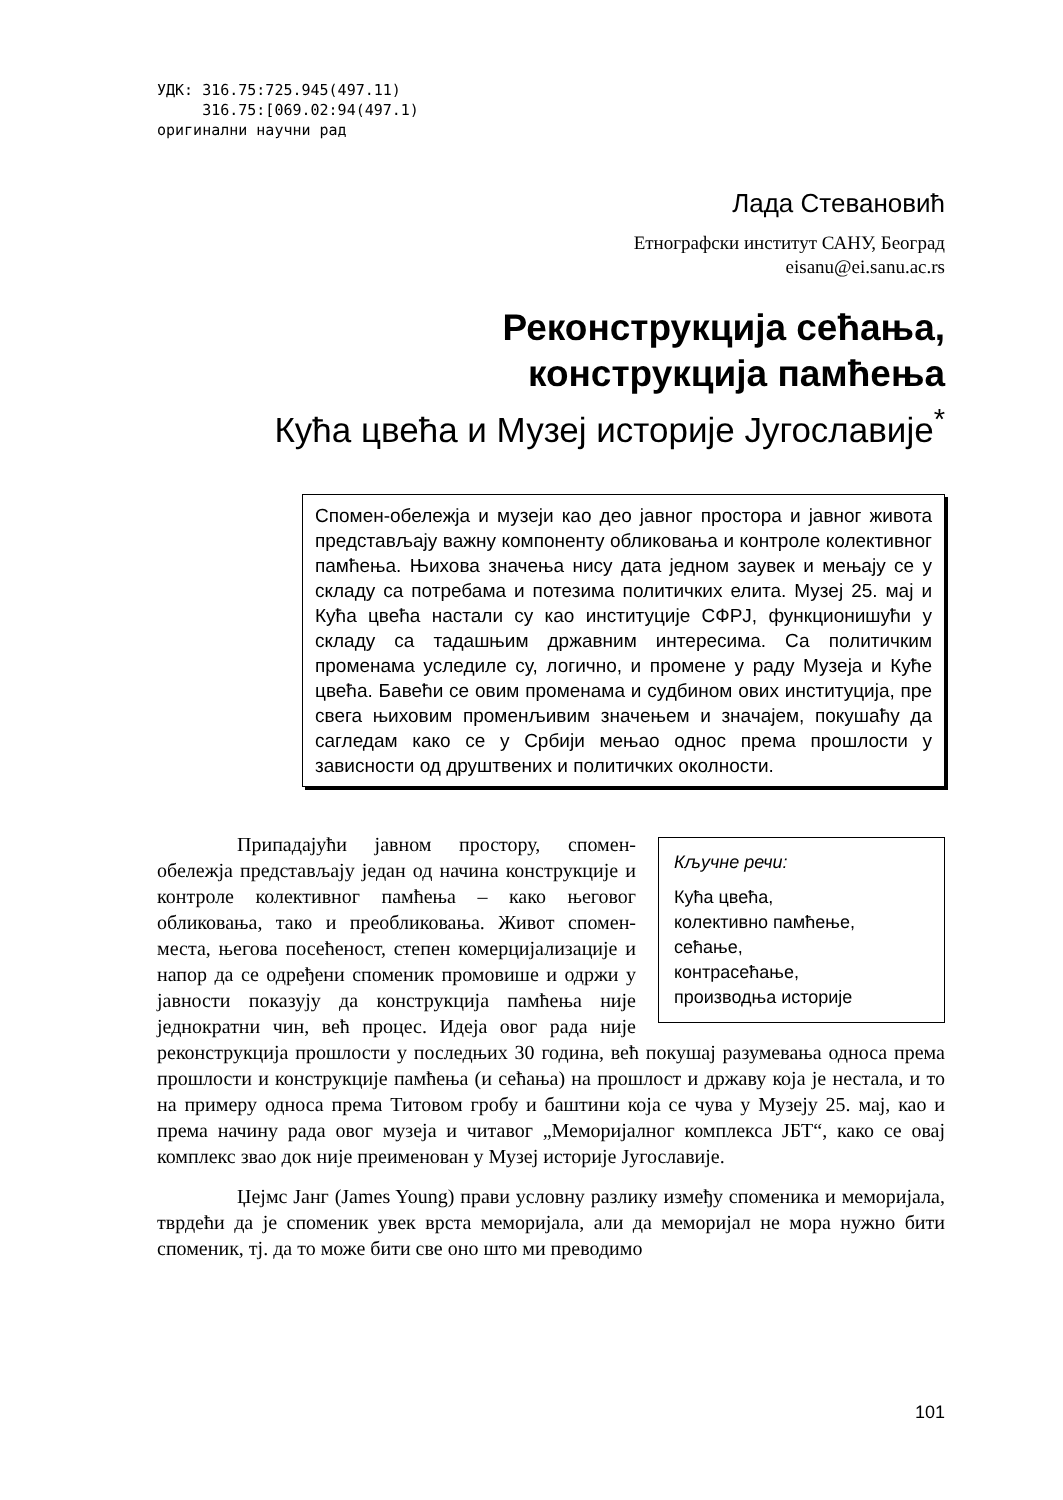УДК: 316.75:725.945(497.11)
316.75:[069.02:94(497.1)
оригинални научни рад
Лада Стевановић
Етнографски институт САНУ, Београд
eisanu@ei.sanu.ac.rs
Реконструкција сећања,
конструкција памћења
Кућа цвећа и Музеј историје Југославије<sup>*</sup>
Спомен-обележја и музеји као део јавног простора и јавног живота представљају важну компоненту обликовања и контроле колективног памћења. Њихова значења нису дата једном заувек и мењају се у складу са потребама и потезима политичких елита. Музеј 25. мај и Кућа цвећа настали су као институције СФРЈ, функционишући у складу са тадашњим државним интересима. Са политичким променама уследиле су, логично, и промене у раду Музеја и Куће цвећа. Бавећи се овим променама и судбином ових институција, пре свега њиховим променљивим значењем и значајем, покушаћу да сагледам како се у Србији мењао однос према прошлости у зависности од друштвених и политичких околности.
Кључне речи:
Кућа цвећа,
колективно памћење,
сећање,
контрасећање,
производња историје
Припадајући јавном простору, спомен-обележја представљају један од начина конструкције и контроле колективног памћења – како његовог обликовања, тако и преобликовања. Живот спомен-места, његова посећеност, степен комерцијализације и напор да се одређени споменик промовише и одржи у јавности показују да конструкција памћења није једнократни чин, већ процес. Идеја овог рада није реконструкција прошлости у последњих 30 година, већ покушај разумевања односа према прошлости и конструкције памћења (и сећања) на прошлост и државу која је нестала, и то на примеру односа према Титовом гробу и баштини која се чува у Музеју 25. мај, као и према начину рада овог музеја и читавог „Меморијалног комплекса ЈБТ“, како се овај комплекс звао док није преименован у Музеј историје Југославије.
Џејмс Јанг (James Young) прави условну разлику између споменика и меморијала, тврдећи да је споменик увек врста меморијала, али да меморијал не мора нужно бити споменик, тј. да то може бити све оно што ми преводимо
101